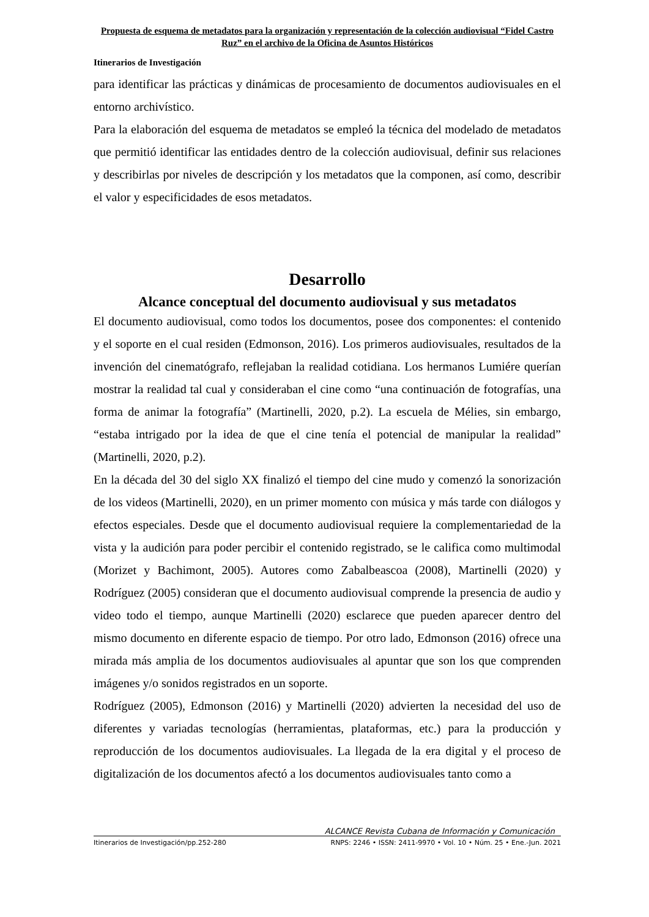Propuesta de esquema de metadatos para la organización y representación de la colección audiovisual “Fidel Castro Ruz” en el archivo de la Oficina de Asuntos Históricos
Itinerarios de Investigación
para identificar las prácticas y dinámicas de procesamiento de documentos audiovisuales en el entorno archivístico.
Para la elaboración del esquema de metadatos se empleó la técnica del modelado de metadatos que permitió identificar las entidades dentro de la colección audiovisual, definir sus relaciones y describirlas por niveles de descripción y los metadatos que la componen, así como, describir el valor y especificidades de esos metadatos.
Desarrollo
Alcance conceptual del documento audiovisual y sus metadatos
El documento audiovisual, como todos los documentos, posee dos componentes: el contenido y el soporte en el cual residen (Edmonson, 2016). Los primeros audiovisuales, resultados de la invención del cinematógrafo, reflejaban la realidad cotidiana. Los hermanos Lumiére querían mostrar la realidad tal cual y consideraban el cine como “una continuación de fotografías, una forma de animar la fotografía” (Martinelli, 2020, p.2). La escuela de Mélies, sin embargo, “estaba intrigado por la idea de que el cine tenía el potencial de manipular la realidad” (Martinelli, 2020, p.2).
En la década del 30 del siglo XX finalizó el tiempo del cine mudo y comenzó la sonorización de los videos (Martinelli, 2020), en un primer momento con música y más tarde con diálogos y efectos especiales. Desde que el documento audiovisual requiere la complementariedad de la vista y la audición para poder percibir el contenido registrado, se le califica como multimodal (Morizet y Bachimont, 2005). Autores como Zabalbeascoa (2008), Martinelli (2020) y Rodríguez (2005) consideran que el documento audiovisual comprende la presencia de audio y video todo el tiempo, aunque Martinelli (2020) esclarece que pueden aparecer dentro del mismo documento en diferente espacio de tiempo. Por otro lado, Edmonson (2016) ofrece una mirada más amplia de los documentos audiovisuales al apuntar que son los que comprenden imágenes y/o sonidos registrados en un soporte.
Rodríguez (2005), Edmonson (2016) y Martinelli (2020) advierten la necesidad del uso de diferentes y variadas tecnologías (herramientas, plataformas, etc.) para la producción y reproducción de los documentos audiovisuales. La llegada de la era digital y el proceso de digitalización de los documentos afectó a los documentos audiovisuales tanto como a
ALCANCE Revista Cubana de Información y Comunicación
Itinerarios de Investigación/pp.252-280 RNPS: 2246 • ISSN: 2411-9970 • Vol. 10 • Núm. 25 • Ene.-Jun. 2021